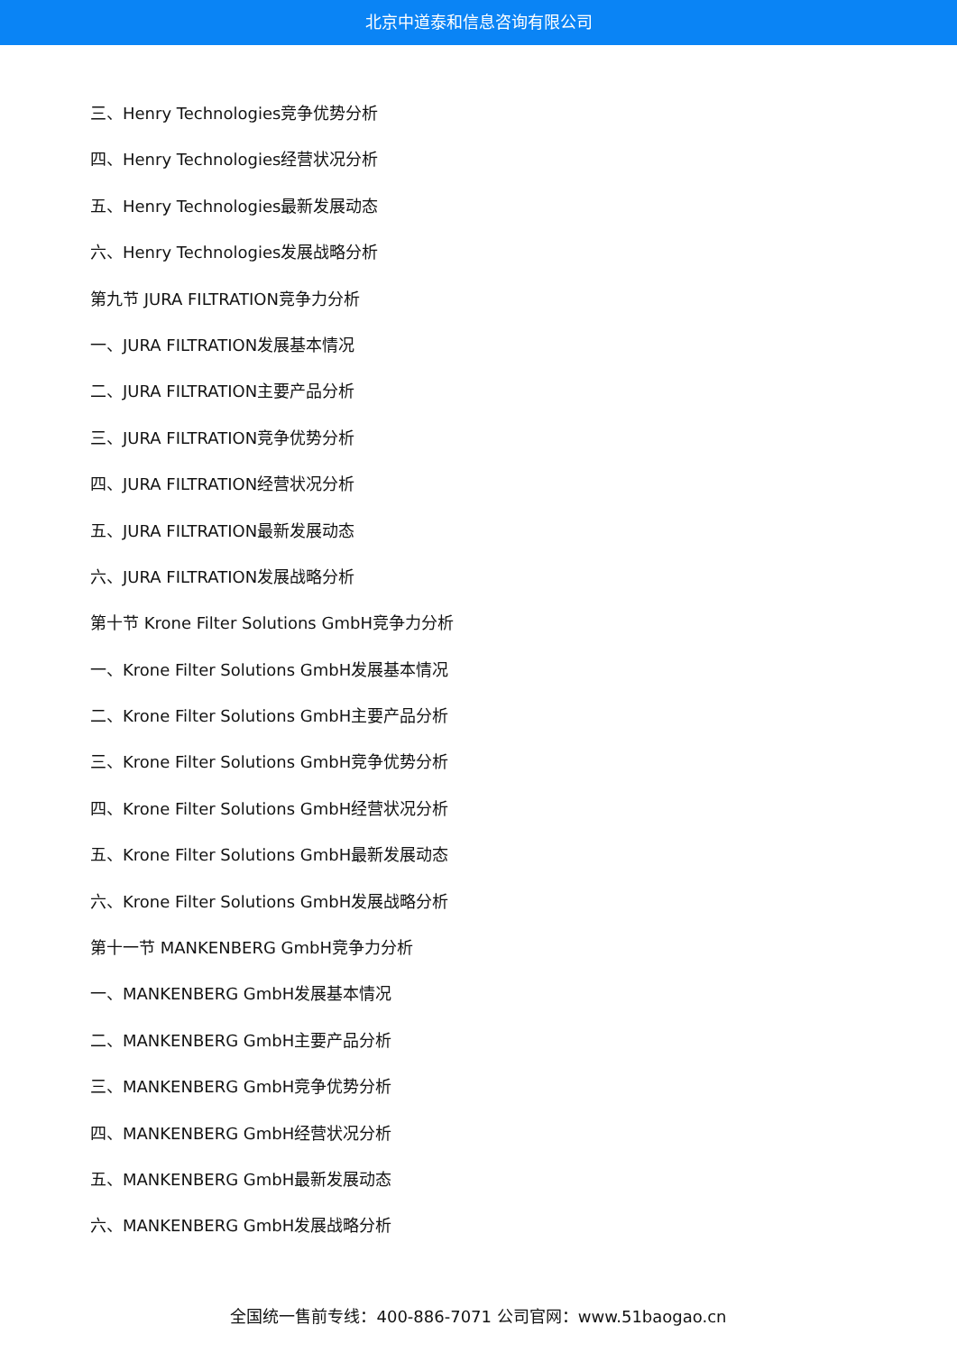北京中道泰和信息咨询有限公司
三、Henry Technologies竞争优势分析
四、Henry Technologies经营状况分析
五、Henry Technologies最新发展动态
六、Henry Technologies发展战略分析
第九节 JURA FILTRATION竞争力分析
一、JURA FILTRATION发展基本情况
二、JURA FILTRATION主要产品分析
三、JURA FILTRATION竞争优势分析
四、JURA FILTRATION经营状况分析
五、JURA FILTRATION最新发展动态
六、JURA FILTRATION发展战略分析
第十节 Krone Filter Solutions GmbH竞争力分析
一、Krone Filter Solutions GmbH发展基本情况
二、Krone Filter Solutions GmbH主要产品分析
三、Krone Filter Solutions GmbH竞争优势分析
四、Krone Filter Solutions GmbH经营状况分析
五、Krone Filter Solutions GmbH最新发展动态
六、Krone Filter Solutions GmbH发展战略分析
第十一节 MANKENBERG GmbH竞争力分析
一、MANKENBERG GmbH发展基本情况
二、MANKENBERG GmbH主要产品分析
三、MANKENBERG GmbH竞争优势分析
四、MANKENBERG GmbH经营状况分析
五、MANKENBERG GmbH最新发展动态
六、MANKENBERG GmbH发展战略分析
全国统一售前专线：400-886-7071 公司官网：www.51baogao.cn